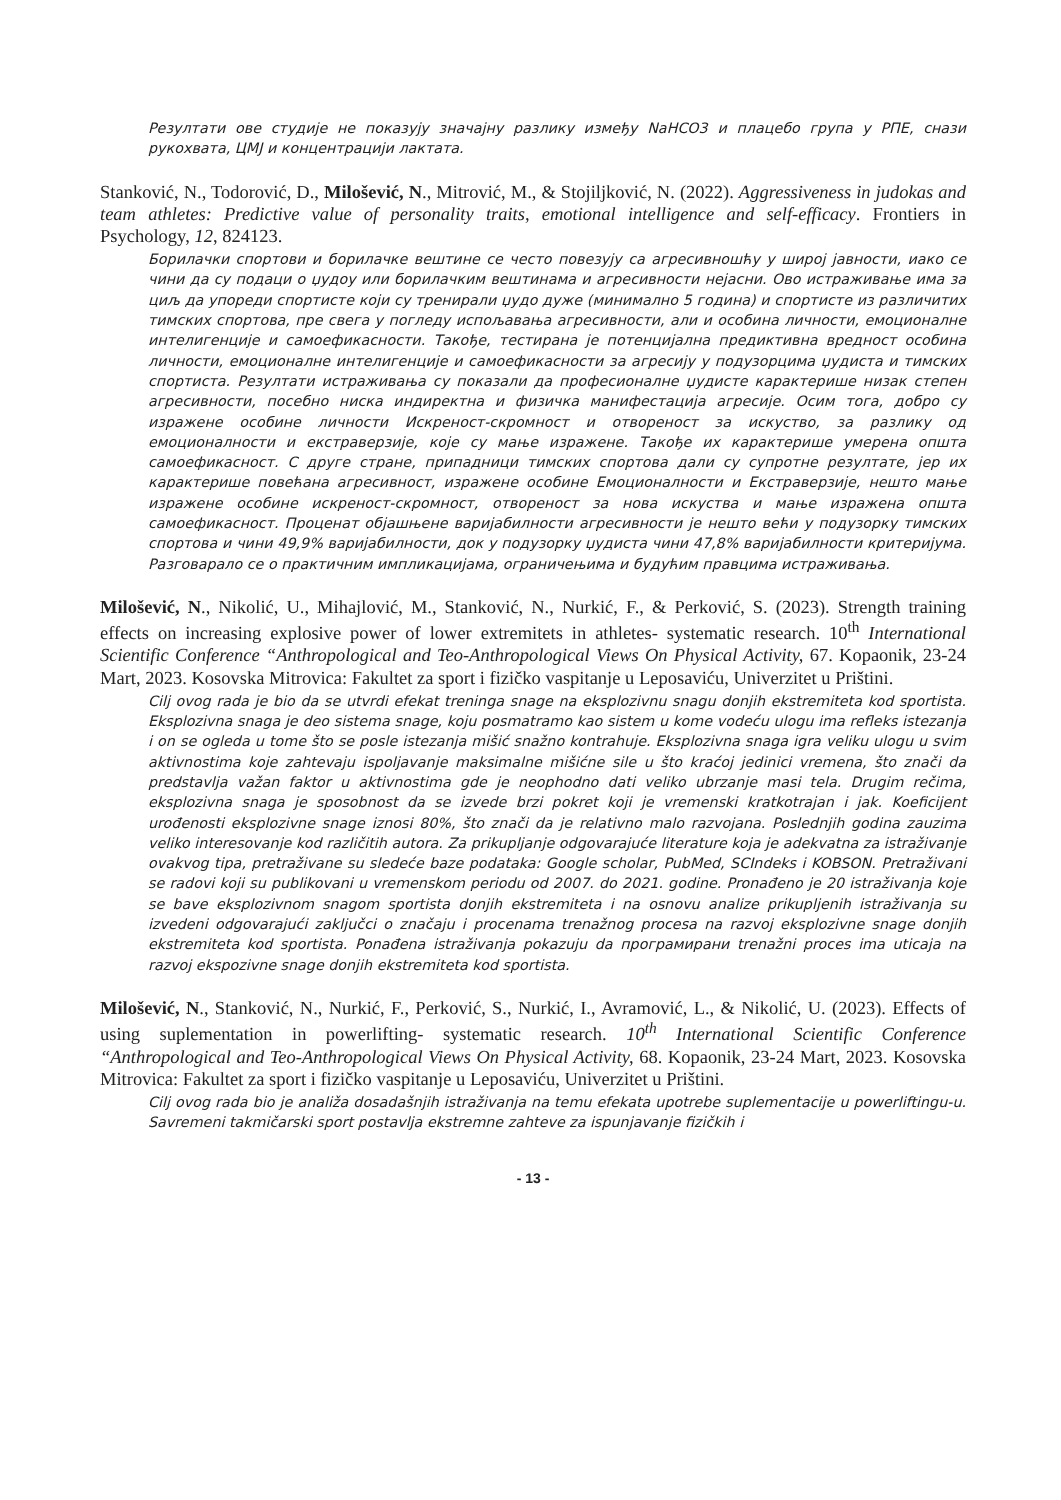Резултати ове студије не показују значајну разлику између NaHCO3 и плацебо група у РПЕ, снази рукохвата, ЦМЈ и концентрацији лактата.
Stanković, N., Todorović, D., Milošević, N., Mitrović, M., & Stojiljković, N. (2022). Aggressiveness in judokas and team athletes: Predictive value of personality traits, emotional intelligence and self-efficacy. Frontiers in Psychology, 12, 824123.
Борилачки спортови и борилачке вештине се често повезују са агресивношћу у широј јавности, иако се чини да су подаци о џудоу или борилачким вештинама и агресивности нејасни. Ово истраживање има за циљ да упореди спортисте који су тренирали џудо дуже (минимално 5 година) и спортисте из различитих тимских спортова, пре свега у погледу испољавања агресивности, али и особина личности, емоционалне интелигенције и самоефикасности. Такође, тестирана је потенцијална предиктивна вредност особина личности, емоционалне интелигенције и самоефикасности за агресију у подузорцима џудиста и тимских спортиста. Резултати истраживања су показали да професионалне џудисте карактерише низак степен агресивности, посебно ниска индиректна и физичка манифестација агресије. Осим тога, добро су изражене особине личности Искреност-скромност и отвореност за искуство, за разлику од емоционалности и екстраверзије, које су мање изражене. Такође их карактерише умерена општа самоефикасност. С друге стране, припадници тимских спортова дали су супротне резултате, јер их карактерише повећана агресивност, изражене особине Емоционалности и Екстраверзије, нешто мање изражене особине искреност-скромност, отвореност за нова искуства и мање изражена општа самоефикасност. Проценат објашњене варијабилности агресивности је нешто већи у подузорку тимских спортова и чини 49,9% варијабилности, док у подузорку џудиста чини 47,8% варијабилности критеријума. Разговарало се о практичним импликацијама, ограничењима и будућим правцима истраживања.
Milošević, N., Nikolić, U., Mihajlović, M., Stanković, N., Nurkić, F., & Perković, S. (2023). Strength training effects on increasing explosive power of lower extremitets in athletes- systematic research. 10<sup>th</sup> International Scientific Conference “Anthropological and Teo-Anthropological Views On Physical Activity, 67. Kopaonik, 23-24 Mart, 2023. Kosovska Mitrovica: Fakultet za sport i fizičko vaspitanje u Leposaviću, Univerzitet u Prištini.
Cilj ovog rada je bio da se utvrdi efekat treninga snage na eksplozivnu snagu donjih ekstremiteta kod sportista. Eksplozivna snaga je deo sistema snage, koju posmatramo kao sistem u kome vodeću ulogu ima refleks istezanja i on se ogleda u tome što se posle istezanja mišić snažno kontrahuje. Eksplozivna snaga igra veliku ulogu u svim aktivnostima koje zahtevaju ispoljavanje maksimalne mišićne sile u što kraćoj jedinici vremena, što znači da predstavlja važan faktor u aktivnostima gde je neophodno dati veliko ubrzanje masi tela. Drugim rečima, eksplozivna snaga je sposobnost da se izvede brzi pokret koji je vremenski kratkotrajan i jak. Koeficijent urođenosti eksplozivne snage iznosi 80%, što znači da je relativno malo razvojana. Poslednjih godina zauzima veliko interesovanje kod različitih autora. Za prikupljanje odgovarajuće literature koja je adekvatna za istraživanje ovakvog tipa, pretraživane su sledeće baze podataka: Google scholar, PubMed, SCIndeks i KOBSON. Pretraživani se radovi koji su publikovani u vremenskom periodu od 2007. do 2021. godine. Pronađeno je 20 istraživanja koje se bave eksplozivnom snagom sportista donjih ekstremiteta i na osnovu analize prikupljenih istraživanja su izvedeni odgovarajući zaključci o značaju i procenama trenažnog procesa na razvoj eksplozivne snage donjih ekstremiteta kod sportista. Ponađena istraživanja pokazuju da програмирани trenažni proces ima uticaja na razvoj ekspozivne snage donjih ekstremiteta kod sportista.
Milošević, N., Stanković, N., Nurkić, F., Perković, S., Nurkić, I., Avramović, L., & Nikolić, U. (2023). Effects of using suplementation in powerlifting- systematic research. 10<sup>th</sup> International Scientific Conference “Anthropological and Teo-Anthropological Views On Physical Activity, 68. Kopaonik, 23-24 Mart, 2023. Kosovska Mitrovica: Fakultet za sport i fizičko vaspitanje u Leposaviću, Univerzitet u Prištini.
Cilj ovog rada bio je analiža dosadašnjih istraživanja na temu efekata upotrebe suplementacije u powerliftingu-u. Savremeni takmičarski sport postavlja ekstremne zahteve za ispunjavanje fizičkih i
- 13 -